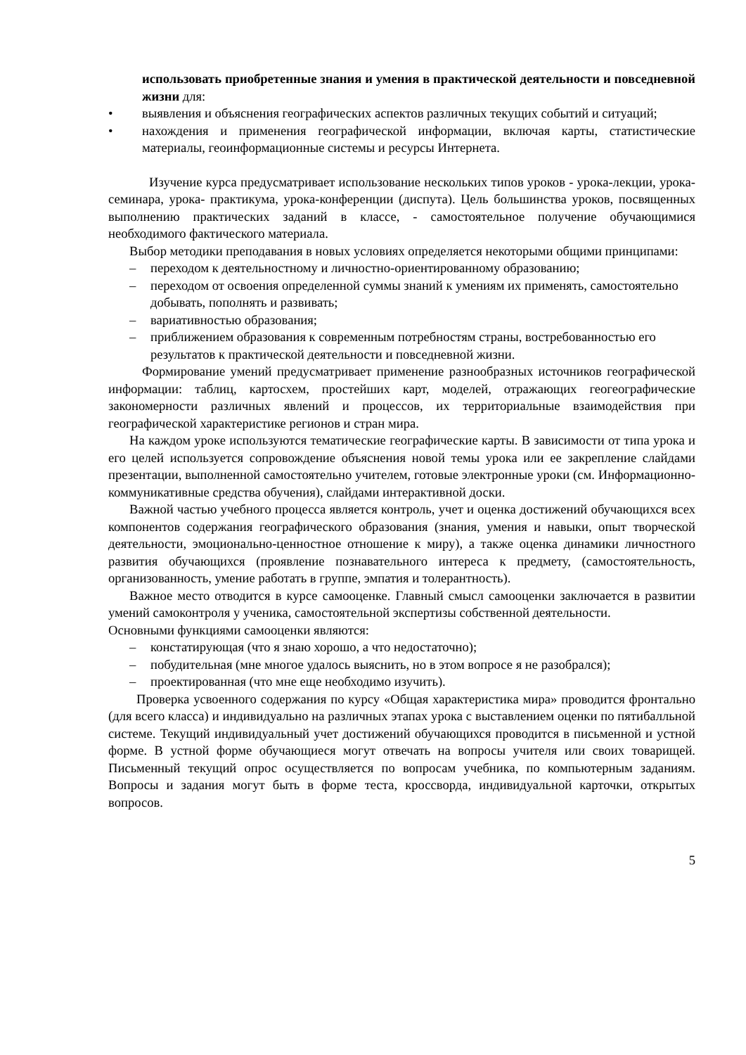использовать приобретенные знания и умения в практической деятельности и повседневной жизни для:
• выявления и объяснения географических аспектов различных текущих событий и ситуаций;
• нахождения и применения географической информации, включая карты, статистические материалы, геоинформационные системы и ресурсы Интернета.
Изучение курса предусматривает использование нескольких типов уроков - урока-лекции, урока-семинара, урока- практикума, урока-конференции (диспута). Цель большинства уроков, посвященных выполнению практических заданий в классе, - самостоятельное получение обучающимися необходимого фактического материала.
Выбор методики преподавания в новых условиях определяется некоторыми общими принципами:
– переходом к деятельностному и личностно-ориентированному образованию;
– переходом от освоения определенной суммы знаний к умениям их применять, самостоятельно добывать, пополнять и развивать;
– вариативностью образования;
– приближением образования к современным потребностям страны, востребованностью его результатов к практической деятельности и повседневной жизни.
Формирование умений предусматривает применение разнообразных источников географической информации: таблиц, картосхем, простейших карт, моделей, отражающих геогеографические закономерности различных явлений и процессов, их территориальные взаимодействия при географической характеристике регионов и стран мира.
На каждом уроке используются тематические географические карты. В зависимости от типа урока и его целей используется сопровождение объяснения новой темы урока или ее закрепление слайдами презентации, выполненной самостоятельно учителем, готовые электронные уроки (см. Информационно-коммуникативные средства обучения), слайдами интерактивной доски.
Важной частью учебного процесса является контроль, учет и оценка достижений обучающихся всех компонентов содержания географического образования (знания, умения и навыки, опыт творческой деятельности, эмоционально-ценностное отношение к миру), а также оценка динамики личностного развития обучающихся (проявление познавательного интереса к предмету, (самостоятельность, организованность, умение работать в группе, эмпатия и толерантность).
Важное место отводится в курсе самооценке. Главный смысл самооценки заключается в развитии умений самоконтроля у ученика, самостоятельной экспертизы собственной деятельности.
Основными функциями самооценки являются:
– констатирующая (что я знаю хорошо, а что недостаточно);
– побудительная (мне многое удалось выяснить, но в этом вопросе я не разобрался);
– проектированная (что мне еще необходимо изучить).
Проверка усвоенного содержания по курсу «Общая характеристика мира» проводится фронтально (для всего класса) и индивидуально на различных этапах урока с выставлением оценки по пятибалльной системе. Текущий индивидуальный учет достижений обучающихся проводится в письменной и устной форме. В устной форме обучающиеся могут отвечать на вопросы учителя или своих товарищей. Письменный текущий опрос осуществляется по вопросам учебника, по компьютерным заданиям. Вопросы и задания могут быть в форме теста, кроссворда, индивидуальной карточки, открытых вопросов.
5